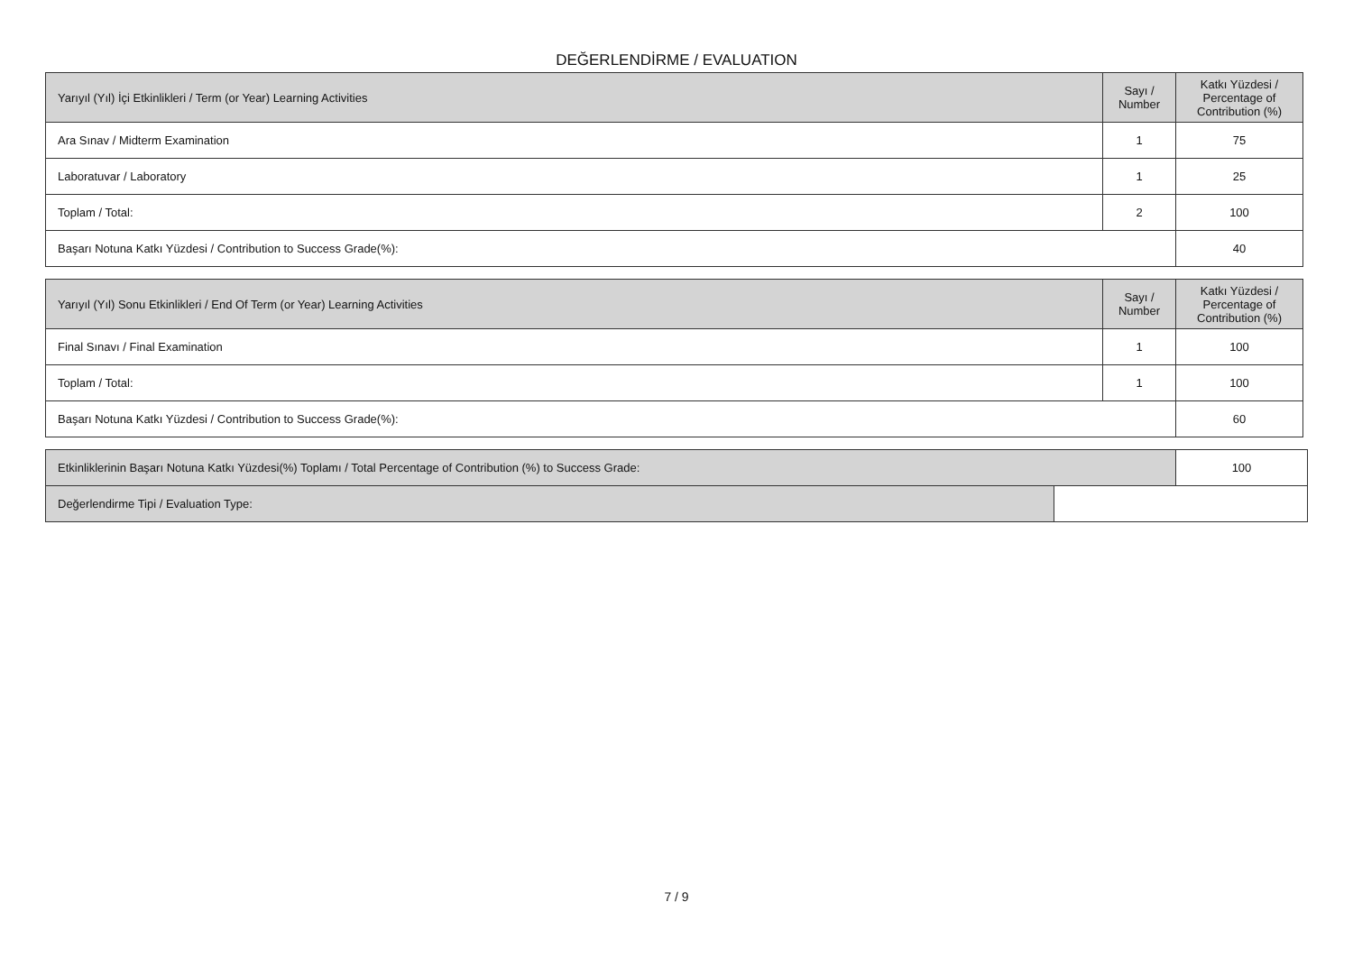DEĞERLENDİRME / EVALUATION
| Yarıyıl (Yıl) İçi Etkinlikleri / Term (or Year) Learning Activities | Sayı / Number | Katkı Yüzdesi / Percentage of Contribution (%) |
| --- | --- | --- |
| Ara Sınav / Midterm Examination | 1 | 75 |
| Laboratuvar / Laboratory | 1 | 25 |
| Toplam / Total: | 2 | 100 |
| Başarı Notuna Katkı Yüzdesi / Contribution to Success Grade(%): | | 40 |
| Yarıyıl (Yıl) Sonu Etkinlikleri / End Of Term (or Year) Learning Activities | Sayı / Number | Katkı Yüzdesi / Percentage of Contribution (%) |
| --- | --- | --- |
| Final Sınavı / Final Examination | 1 | 100 |
| Toplam / Total: | 1 | 100 |
| Başarı Notuna Katkı Yüzdesi / Contribution to Success Grade(%): | | 60 |
| Etkinliklerinin Başarı Notuna Katkı Yüzdesi(%) Toplamı / Total Percentage of Contribution (%) to Success Grade: | | 100 |
| Değerlendirme Tipi / Evaluation Type: | | |
7 / 9